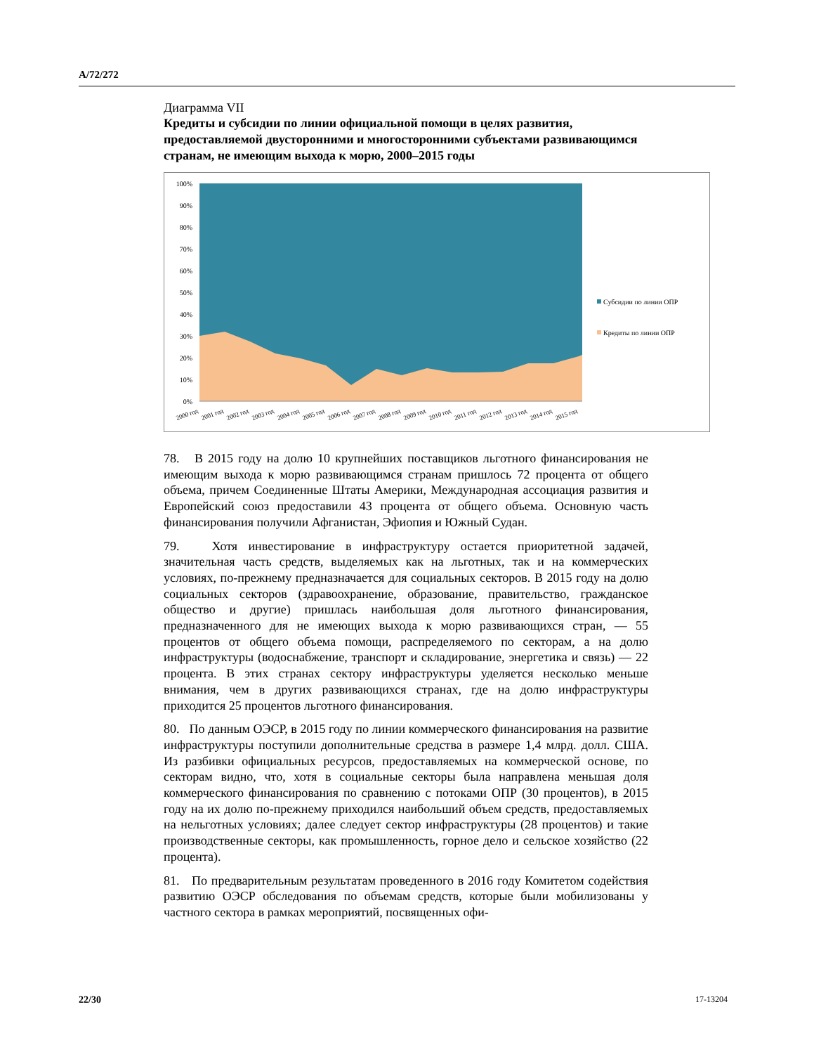A/72/272
Диаграмма VII
Кредиты и субсидии по линии официальной помощи в целях развития, предоставляемой двусторонними и многосторонними субъектами развивающимся странам, не имеющим выхода к морю, 2000–2015 годы
100%
90%
80%
70%
60%
50%
40%
30%
20%
10%
0%
2000 год
2001 год
2002 год
2003 год
2004 год
2005 год
2006 год
2007 год
2008 год
2009 год
2010 год
2011 год
2012 год
2013 год
2014 год
2015 год
Субсидии по линии ОПР
Кредиты по линии ОПР
78. В 2015 году на долю 10 крупнейших поставщиков льготного финансирования не имеющим выхода к морю развивающимся странам пришлось 72 процента от общего объема, причем Соединенные Штаты Америки, Международная ассоциация развития и Европейский союз предоставили 43 процента от общего объема. Основную часть финансирования получили Афганистан, Эфиопия и Южный Судан.
79. Хотя инвестирование в инфраструктуру остается приоритетной задачей, значительная часть средств, выделяемых как на льготных, так и на коммерческих условиях, по-прежнему предназначается для социальных секторов. В 2015 году на долю социальных секторов (здравоохранение, образование, правительство, гражданское общество и другие) пришлась наибольшая доля льготного финансирования, предназначенного для не имеющих выхода к морю развивающихся стран, — 55 процентов от общего объема помощи, распределяемого по секторам, а на долю инфраструктуры (водоснабжение, транспорт и складирование, энергетика и связь) — 22 процента. В этих странах сектору инфраструктуры уделяется несколько меньше внимания, чем в других развивающихся странах, где на долю инфраструктуры приходится 25 процентов льготного финансирования.
80. По данным ОЭСР, в 2015 году по линии коммерческого финансирования на развитие инфраструктуры поступили дополнительные средства в размере 1,4 млрд. долл. США. Из разбивки официальных ресурсов, предоставляемых на коммерческой основе, по секторам видно, что, хотя в социальные секторы была направлена меньшая доля коммерческого финансирования по сравнению с потоками ОПР (30 процентов), в 2015 году на их долю по-прежнему приходился наибольший объем средств, предоставляемых на нельготных условиях; далее следует сектор инфраструктуры (28 процентов) и такие производственные секторы, как промышленность, горное дело и сельское хозяйство (22 процента).
81. По предварительным результатам проведенного в 2016 году Комитетом содействия развитию ОЭСР обследования по объемам средств, которые были мобилизованы у частного сектора в рамках мероприятий, посвященных офи-
22/30 17-13204